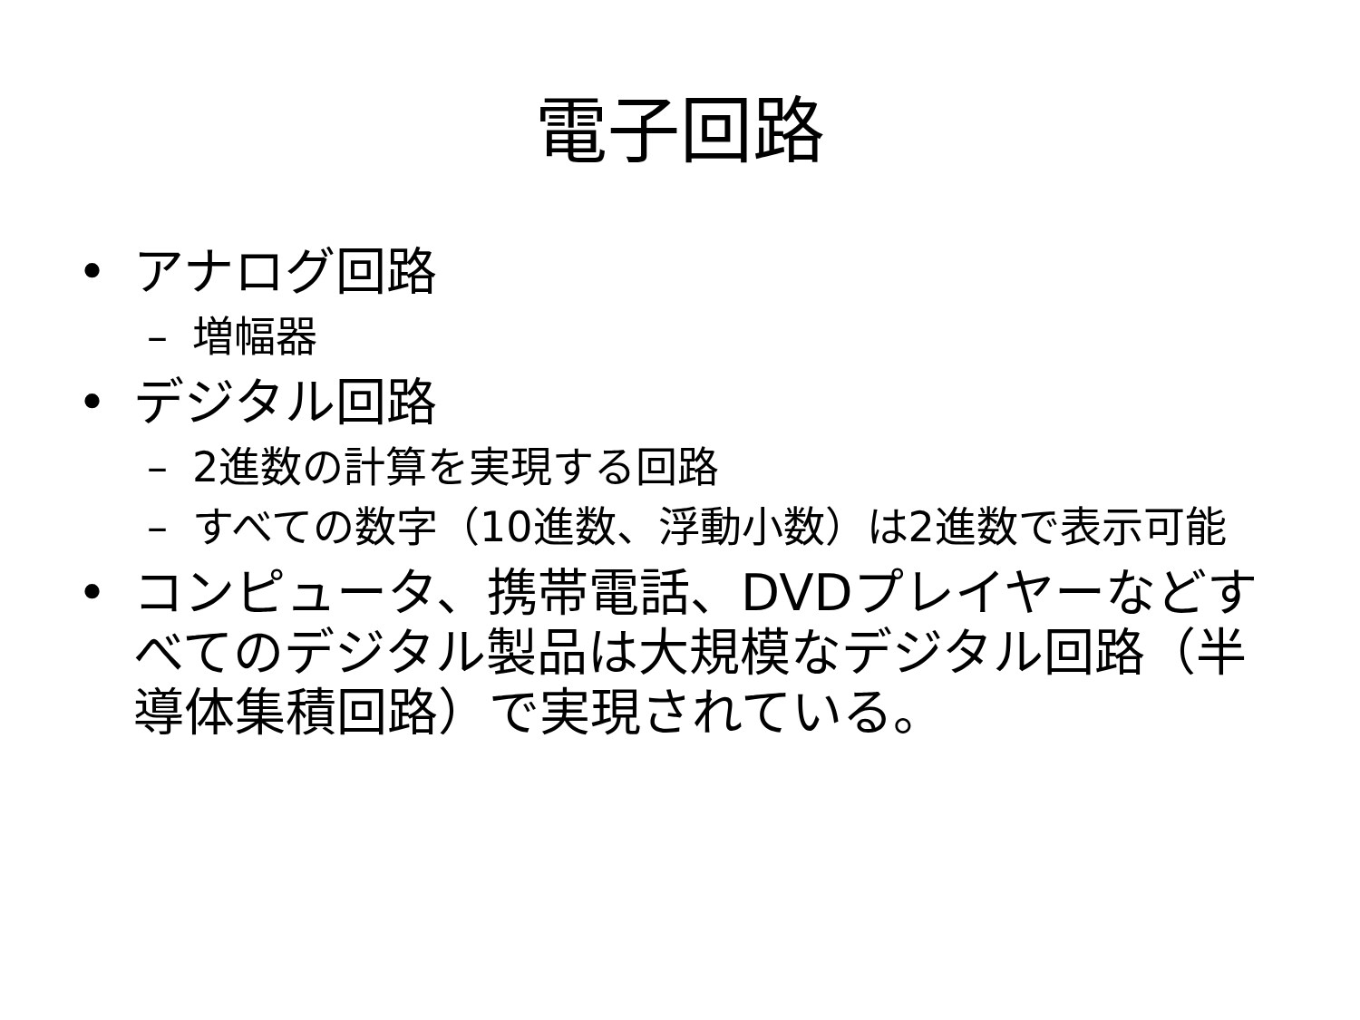電子回路
• アナログ回路
– 増幅器
• デジタル回路
– 2進数の計算を実現する回路
– すべての数字（10進数、浮動小数）は2進数で表示可能
• コンピュータ、携帯電話、DVDプレイヤーなどすべてのデジタル製品は大規模なデジタル回路（半導体集積回路）で実現されている。